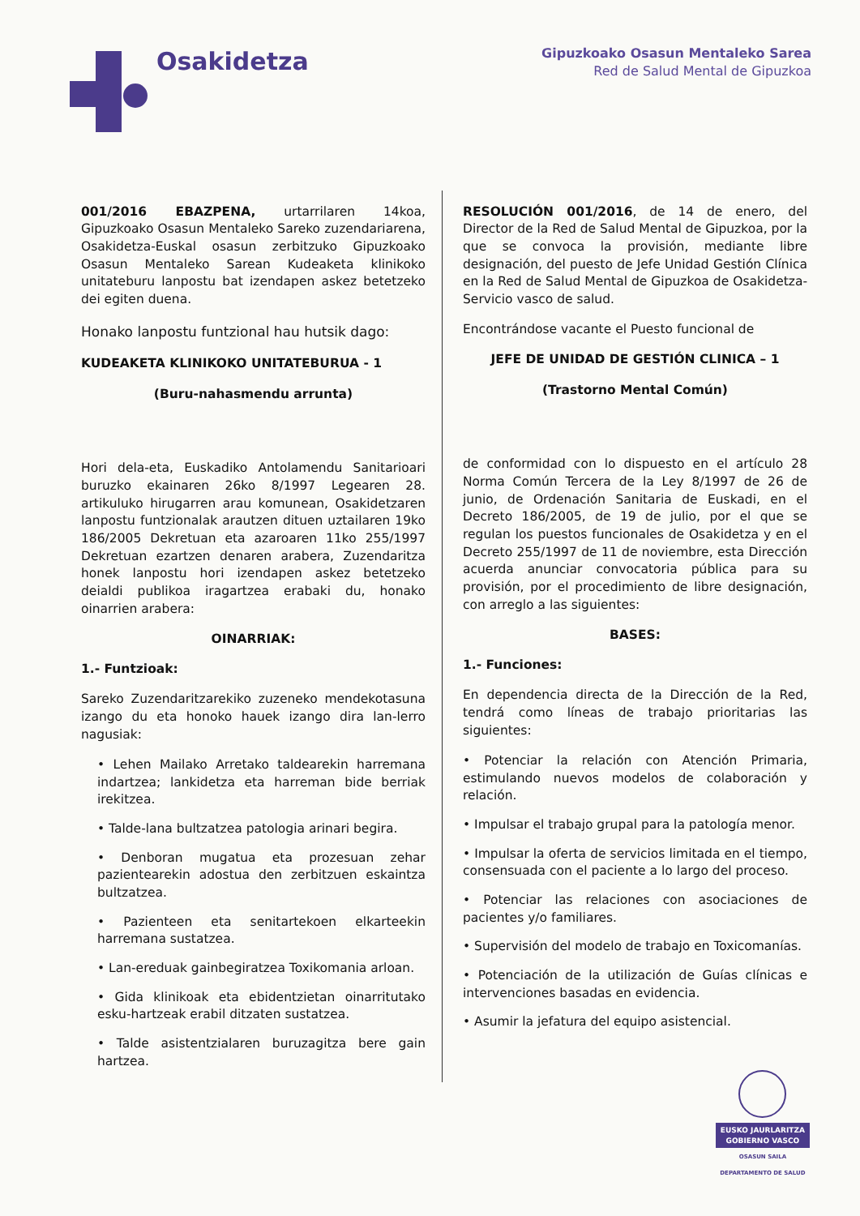Osakidetza
Gipuzkoako Osasun Mentaleko Sarea
Red de Salud Mental de Gipuzkoa
001/2016 EBAZPENA, urtarrilaren 14koa, Gipuzkoako Osasun Mentaleko Sareko zuzendariarena, Osakidetza-Euskal osasun zerbitzuko Gipuzkoako Osasun Mentaleko Sarean Kudeaketa klinikoko unitateburu lanpostu bat izendapen askez betetzeko dei egiten duena.
Honako lanpostu funtzional hau hutsik dago:
KUDEAKETA KLINIKOKO UNITATEBURUA - 1
(Buru-nahasmendu arrunta)
Hori dela-eta, Euskadiko Antolamendu Sanitarioari buruzko ekainaren 26ko 8/1997 Legearen 28. artikuluko hirugarren arau komunean, Osakidetzaren lanpostu funtzionalak arautzen dituen uztailaren 19ko 186/2005 Dekretuan eta azaroaren 11ko 255/1997 Dekretuan ezartzen denaren arabera, Zuzendaritza honek lanpostu hori izendapen askez betetzeko deialdi publikoa iragartzea erabaki du, honako oinarrien arabera:
OINARRIAK:
1.- Funtzioak:
Sareko Zuzendaritzarekiko zuzeneko mendekotasuna izango du eta honoko hauek izango dira lan-lerro nagusiak:
• Lehen Mailako Arretako taldearekin harremana indartzea; lankidetza eta harreman bide berriak irekitzea.
• Talde-lana bultzatzea patologia arinari begira.
• Denboran mugatua eta prozesuan zehar pazientearekin adostua den zerbitzuen eskaintza bultzatzea.
• Pazienteen eta senitartekoen elkarteekin harremana sustatzea.
• Lan-ereduak gainbegiratzea Toxikomania arloan.
• Gida klinikoak eta ebidentzietan oinarritutako esku-hartzeak erabil ditzaten sustatzea.
• Talde asistentzialaren buruzagitza bere gain hartzea.
RESOLUCIÓN 001/2016, de 14 de enero, del Director de la Red de Salud Mental de Gipuzkoa, por la que se convoca la provisión, mediante libre designación, del puesto de Jefe Unidad Gestión Clínica en la Red de Salud Mental de Gipuzkoa de Osakidetza-Servicio vasco de salud.
Encontrándose vacante el Puesto funcional de
JEFE DE UNIDAD DE GESTIÓN CLINICA – 1
(Trastorno Mental Común)
de conformidad con lo dispuesto en el artículo 28 Norma Común Tercera de la Ley 8/1997 de 26 de junio, de Ordenación Sanitaria de Euskadi, en el Decreto 186/2005, de 19 de julio, por el que se regulan los puestos funcionales de Osakidetza y en el Decreto 255/1997 de 11 de noviembre, esta Dirección acuerda anunciar convocatoria pública para su provisión, por el procedimiento de libre designación, con arreglo a las siguientes:
BASES:
1.- Funciones:
En dependencia directa de la Dirección de la Red, tendrá como líneas de trabajo prioritarias las siguientes:
• Potenciar la relación con Atención Primaria, estimulando nuevos modelos de colaboración y relación.
• Impulsar el trabajo grupal para la patología menor.
• Impulsar la oferta de servicios limitada en el tiempo, consensuada con el paciente a lo largo del proceso.
• Potenciar las relaciones con asociaciones de pacientes y/o familiares.
• Supervisión del modelo de trabajo en Toxicomanías.
• Potenciación de la utilización de Guías clínicas e intervenciones basadas en evidencia.
• Asumir la jefatura del equipo asistencial.
EUSKO JAURLARITZA
GOBIERNO VASCO
OSASUN SAILA
DEPARTAMENTO DE SALUD